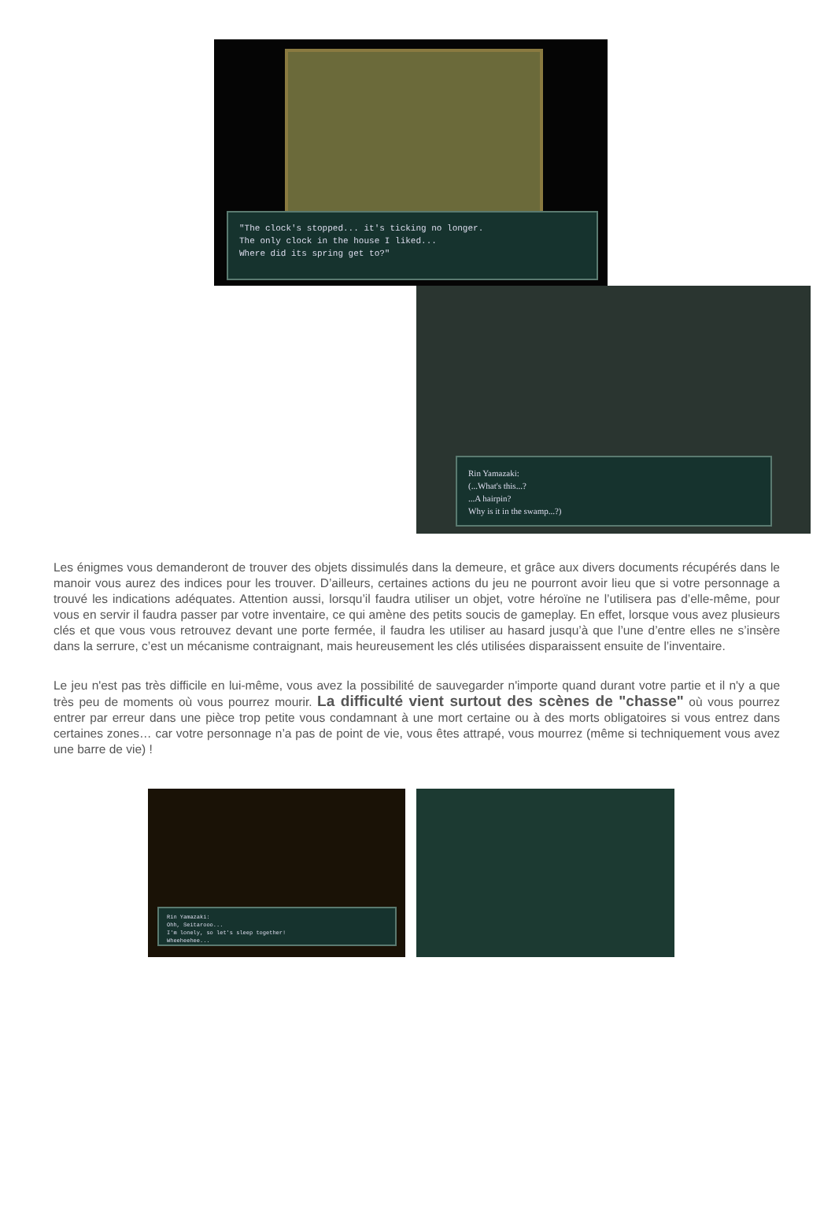"The clock's stopped... it's ticking no longer.
The only clock in the house I liked...
Where did its spring get to?"
Rin Yamazaki:
(...What's this...?
...A hairpin?
Why is it in the swamp...?)
Les énigmes vous demanderont de trouver des objets dissimulés dans la demeure, et grâce aux divers documents récupérés dans le manoir vous aurez des indices pour les trouver. D’ailleurs, certaines actions du jeu ne pourront avoir lieu que si votre personnage a trouvé les indications adéquates. Attention aussi, lorsqu’il faudra utiliser un objet, votre héroïne ne l’utilisera pas d’elle-même, pour vous en servir il faudra passer par votre inventaire, ce qui amène des petits soucis de gameplay. En effet, lorsque vous avez plusieurs clés et que vous vous retrouvez devant une porte fermée, il faudra les utiliser au hasard jusqu’à que l’une d’entre elles ne s’insère dans la serrure, c’est un mécanisme contraignant, mais heureusement les clés utilisées disparaissent ensuite de l’inventaire.
Le jeu n'est pas très difficile en lui-même, vous avez la possibilité de sauvegarder n'importe quand durant votre partie et il n'y a que très peu de moments où vous pourrez mourir. La difficulté vient surtout des scènes de "chasse" où vous pourrez entrer par erreur dans une pièce trop petite vous condamnant à une mort certaine ou à des morts obligatoires si vous entrez dans certaines zones… car votre personnage n’a pas de point de vie, vous êtes attrapé, vous mourrez (même si techniquement vous avez une barre de vie) !
Rin Yamazaki:
Ohh, Seitarooo...
I'm lonely, so let's sleep together!
Wheeheehee...